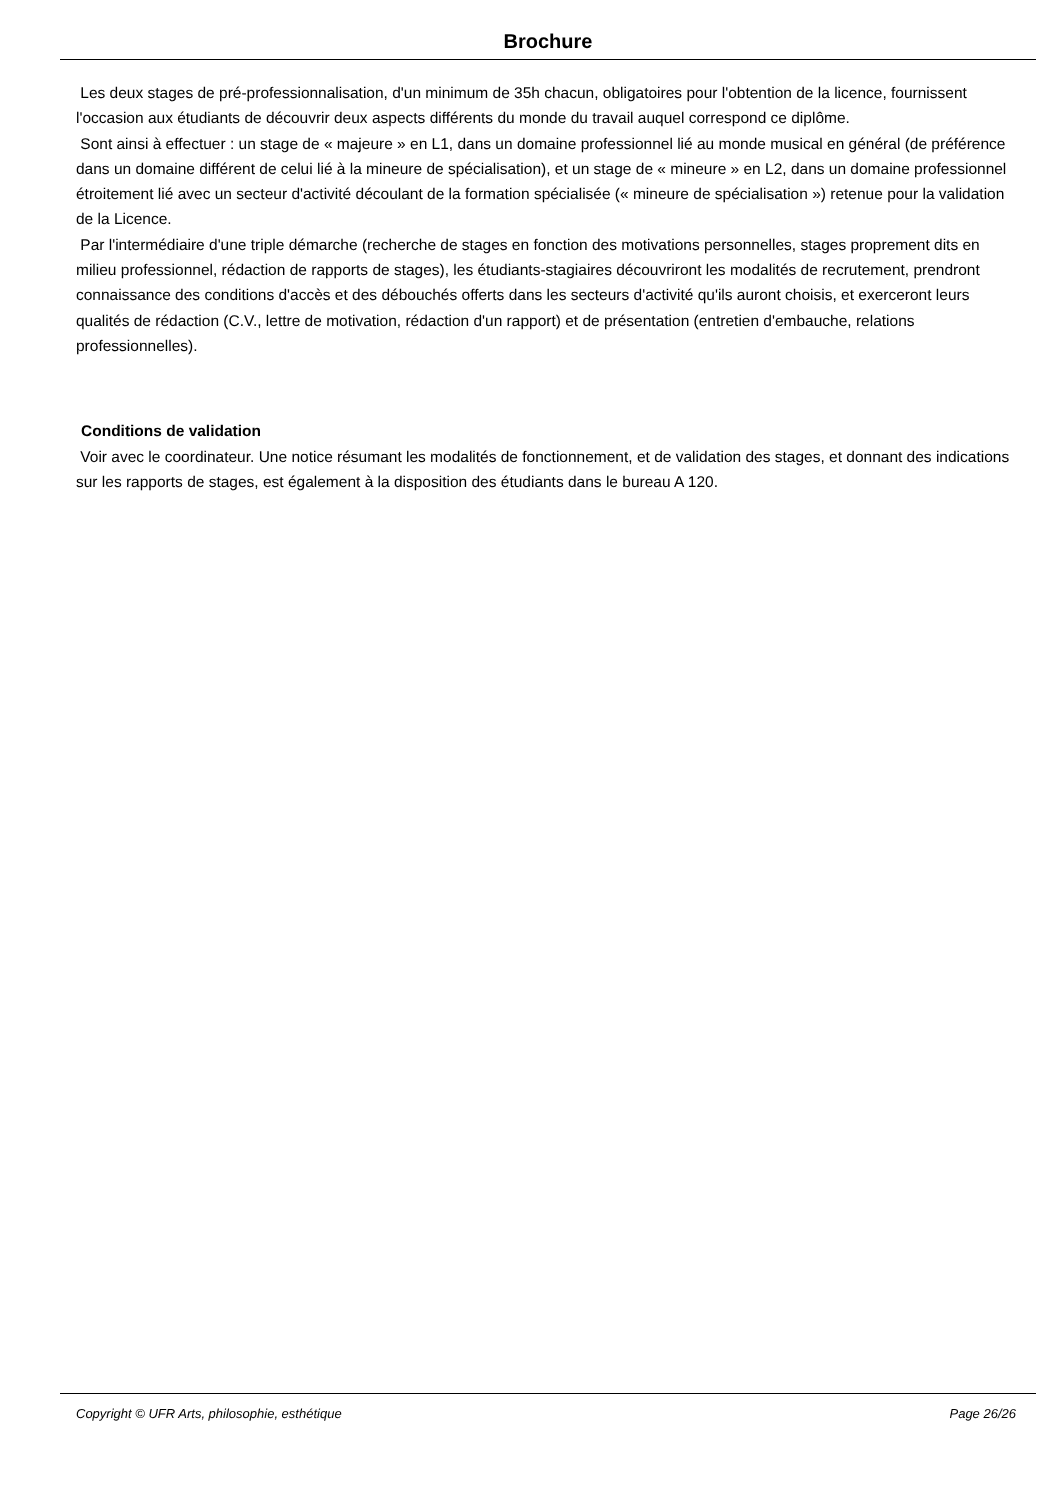Brochure
Les deux stages de pré-professionnalisation, d'un minimum de 35h chacun, obligatoires pour l'obtention de la licence, fournissent l'occasion aux étudiants de découvrir deux aspects différents du monde du travail auquel correspond ce diplôme.
Sont ainsi à effectuer : un stage de « majeure » en L1, dans un domaine professionnel lié au monde musical en général (de préférence dans un domaine différent de celui lié à la mineure de spécialisation), et un stage de « mineure » en L2, dans un domaine professionnel étroitement lié avec un secteur d'activité découlant de la formation spécialisée (« mineure de spécialisation ») retenue pour la validation de la Licence.
Par l'intermédiaire d'une triple démarche (recherche de stages en fonction des motivations personnelles, stages proprement dits en milieu professionnel, rédaction de rapports de stages), les étudiants-stagiaires découvriront les modalités de recrutement, prendront connaissance des conditions d'accès et des débouchés offerts dans les secteurs d'activité qu'ils auront choisis, et exerceront leurs qualités de rédaction (C.V., lettre de motivation, rédaction d'un rapport) et de présentation (entretien d'embauche, relations professionnelles).
Conditions de validation
Voir avec le coordinateur. Une notice résumant les modalités de fonctionnement, et de validation des stages, et donnant des indications sur les rapports de stages, est également à la disposition des étudiants dans le bureau A 120.
Copyright © UFR Arts, philosophie, esthétique Page 26/26